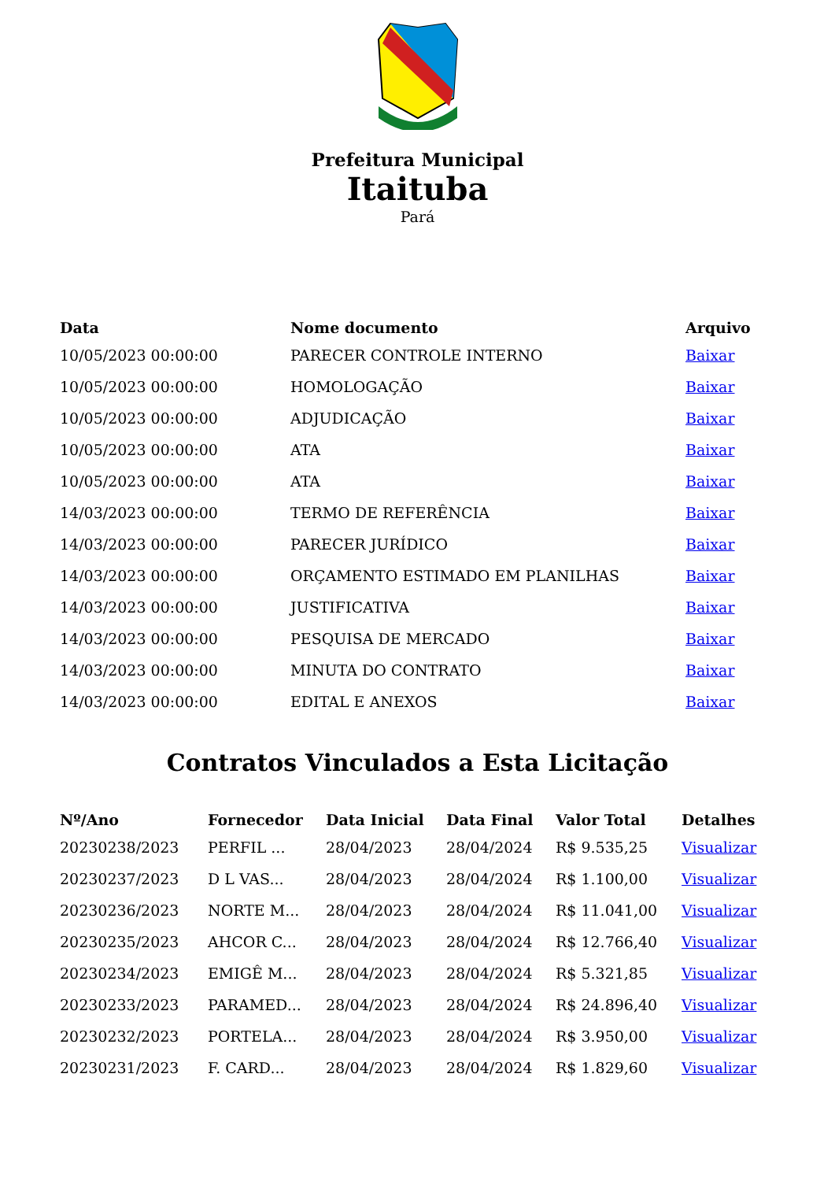Prefeitura Municipal
Itaituba
Pará
| Data | Nome documento | Arquivo |
| --- | --- | --- |
| 10/05/2023 00:00:00 | PARECER CONTROLE INTERNO | Baixar |
| 10/05/2023 00:00:00 | HOMOLOGAÇÃO | Baixar |
| 10/05/2023 00:00:00 | ADJUDICAÇÃO | Baixar |
| 10/05/2023 00:00:00 | ATA | Baixar |
| 10/05/2023 00:00:00 | ATA | Baixar |
| 14/03/2023 00:00:00 | TERMO DE REFERÊNCIA | Baixar |
| 14/03/2023 00:00:00 | PARECER JURÍDICO | Baixar |
| 14/03/2023 00:00:00 | ORÇAMENTO ESTIMADO EM PLANILHAS | Baixar |
| 14/03/2023 00:00:00 | JUSTIFICATIVA | Baixar |
| 14/03/2023 00:00:00 | PESQUISA DE MERCADO | Baixar |
| 14/03/2023 00:00:00 | MINUTA DO CONTRATO | Baixar |
| 14/03/2023 00:00:00 | EDITAL E ANEXOS | Baixar |
Contratos Vinculados a Esta Licitação
| Nº/Ano | Fornecedor | Data Inicial | Data Final | Valor Total | Detalhes |
| --- | --- | --- | --- | --- | --- |
| 20230238/2023 | PERFIL ... | 28/04/2023 | 28/04/2024 | R$ 9.535,25 | Visualizar |
| 20230237/2023 | D L VAS... | 28/04/2023 | 28/04/2024 | R$ 1.100,00 | Visualizar |
| 20230236/2023 | NORTE M... | 28/04/2023 | 28/04/2024 | R$ 11.041,00 | Visualizar |
| 20230235/2023 | AHCOR C... | 28/04/2023 | 28/04/2024 | R$ 12.766,40 | Visualizar |
| 20230234/2023 | EMIGÊ M... | 28/04/2023 | 28/04/2024 | R$ 5.321,85 | Visualizar |
| 20230233/2023 | PARAMED... | 28/04/2023 | 28/04/2024 | R$ 24.896,40 | Visualizar |
| 20230232/2023 | PORTELA... | 28/04/2023 | 28/04/2024 | R$ 3.950,00 | Visualizar |
| 20230231/2023 | F. CARD... | 28/04/2023 | 28/04/2024 | R$ 1.829,60 | Visualizar |